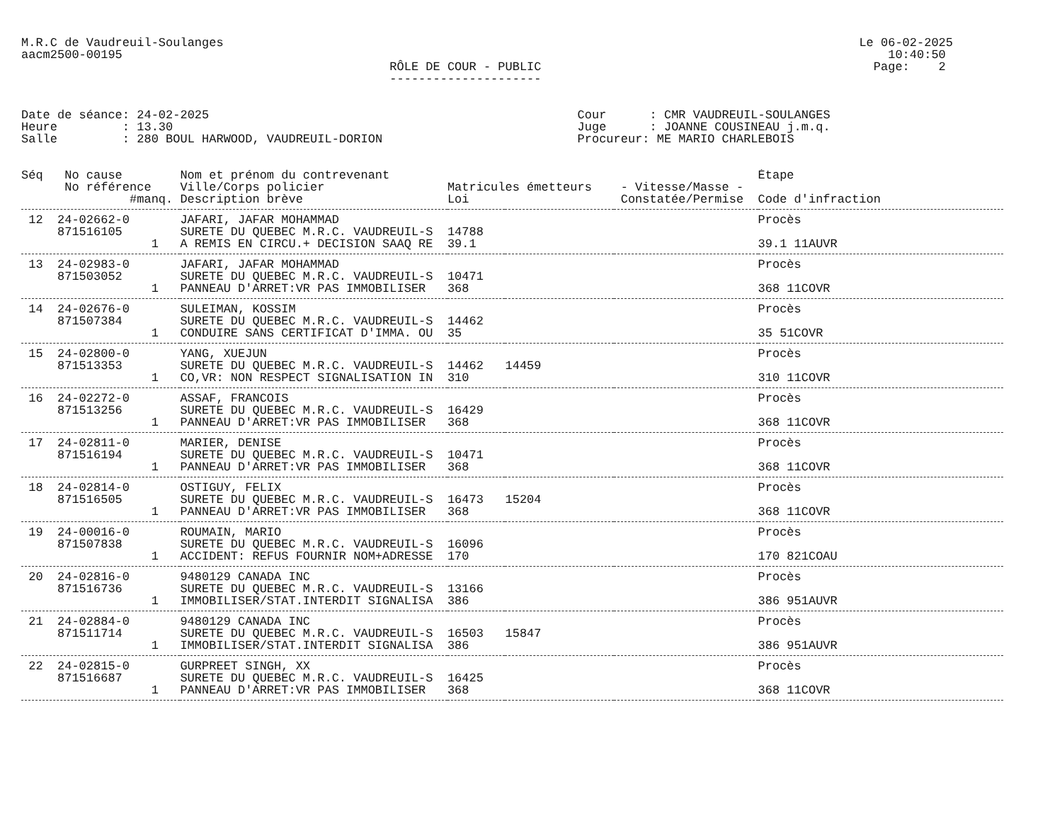M.R.C de Vaudreuil-Soulanges                                                                                        Le 06-02-2025
aacm2500-00195                                                                                                          10:40:50
                                                   RÔLE DE COUR - PUBLIC                                              Page:    2
                                                   ---------------------


Date de séance: 24-02-2025                                                   Cour      : CMR VAUDREUIL-SOULANGES
Heure         : 13.30                                                        Juge      : JOANNE COUSINEAU j.m.q.
Salle         : 280 BOUL HARWOOD, VAUDREUIL-DORION                           Procureur: ME MARIO CHARLEBOIS
| Séq No cause | Nom et prénom du contrevenant | | | | Étape |
| --- | --- | --- | --- | --- | --- |
| No référence | Ville/Corps policier | Matricules émetteurs | | - Vitesse/Masse - | |
| #manq. | Description brève | Loi | | Constatée/Permise | Code d'infraction |
| 12 24-02662-0 | JAFARI, JAFAR MOHAMMAD | | | | Procès |
| 871516105 | SURETE DU QUEBEC M.R.C. VAUDREUIL-S | 14788 | | | |
| 1 | A REMIS EN CIRCU.+ DECISION SAAQ RE | 39.1 | | | 39.1 11AUVR |
| 13 24-02983-0 | JAFARI, JAFAR MOHAMMAD | | | | Procès |
| 871503052 | SURETE DU QUEBEC M.R.C. VAUDREUIL-S | 10471 | | | |
| 1 | PANNEAU D'ARRET:VR PAS IMMOBILISER | 368 | | | 368 11COVR |
| 14 24-02676-0 | SULEIMAN, KOSSIM | | | | Procès |
| 871507384 | SURETE DU QUEBEC M.R.C. VAUDREUIL-S | 14462 | | | |
| 1 | CONDUIRE SANS CERTIFICAT D'IMMA. OU | 35 | | | 35 51COVR |
| 15 24-02800-0 | YANG, XUEJUN | | | | Procès |
| 871513353 | SURETE DU QUEBEC M.R.C. VAUDREUIL-S | 14462 | 14459 | | |
| 1 | CO,VR: NON RESPECT SIGNALISATION IN | 310 | | | 310 11COVR |
| 16 24-02272-0 | ASSAF, FRANCOIS | | | | Procès |
| 871513256 | SURETE DU QUEBEC M.R.C. VAUDREUIL-S | 16429 | | | |
| 1 | PANNEAU D'ARRET:VR PAS IMMOBILISER | 368 | | | 368 11COVR |
| 17 24-02811-0 | MARIER, DENISE | | | | Procès |
| 871516194 | SURETE DU QUEBEC M.R.C. VAUDREUIL-S | 10471 | | | |
| 1 | PANNEAU D'ARRET:VR PAS IMMOBILISER | 368 | | | 368 11COVR |
| 18 24-02814-0 | OSTIGUY, FELIX | | | | Procès |
| 871516505 | SURETE DU QUEBEC M.R.C. VAUDREUIL-S | 16473 | 15204 | | |
| 1 | PANNEAU D'ARRET:VR PAS IMMOBILISER | 368 | | | 368 11COVR |
| 19 24-00016-0 | ROUMAIN, MARIO | | | | Procès |
| 871507838 | SURETE DU QUEBEC M.R.C. VAUDREUIL-S | 16096 | | | |
| 1 | ACCIDENT: REFUS FOURNIR NOM+ADRESSE | 170 | | | 170 821COAU |
| 20 24-02816-0 | 9480129 CANADA INC | | | | Procès |
| 871516736 | SURETE DU QUEBEC M.R.C. VAUDREUIL-S | 13166 | | | |
| 1 | IMMOBILISER/STAT.INTERDIT SIGNALISA | 386 | | | 386 951AUVR |
| 21 24-02884-0 | 9480129 CANADA INC | | | | Procès |
| 871511714 | SURETE DU QUEBEC M.R.C. VAUDREUIL-S | 16503 | 15847 | | |
| 1 | IMMOBILISER/STAT.INTERDIT SIGNALISA | 386 | | | 386 951AUVR |
| 22 24-02815-0 | GURPREET SINGH, XX | | | | Procès |
| 871516687 | SURETE DU QUEBEC M.R.C. VAUDREUIL-S | 16425 | | | |
| 1 | PANNEAU D'ARRET:VR PAS IMMOBILISER | 368 | | | 368 11COVR |